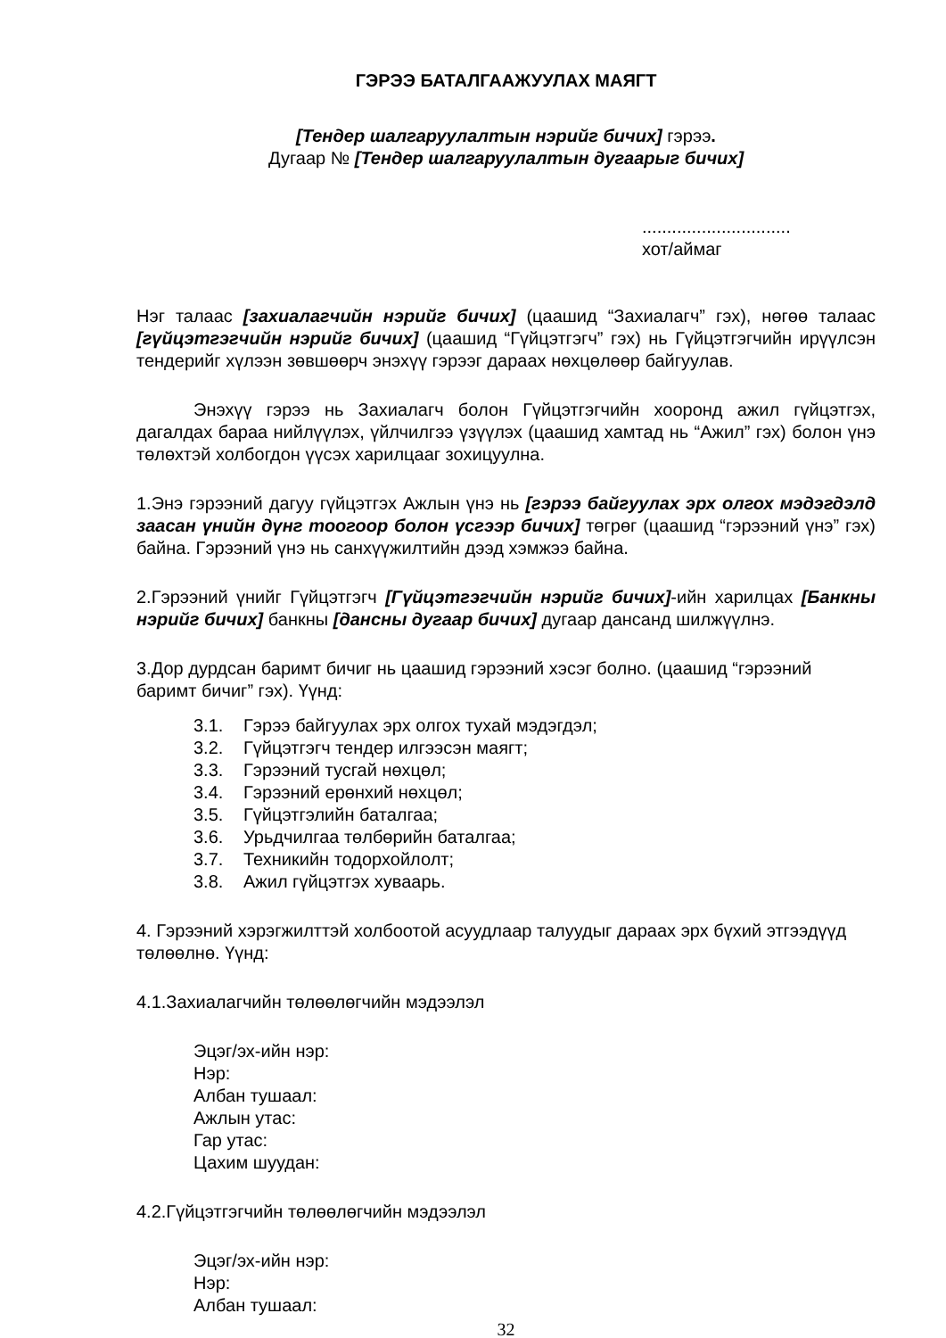ГЭРЭЭ БАТАЛГААЖУУЛАХ МАЯГТ
[Тендер шалгаруулалтын нэрийг бичих] гэрээ.
Дугаар № [Тендер шалгаруулалтын дугаарыг бичих]
..............................
хот/аймаг
Нэг талаас [захиалагчийн нэрийг бичих] (цаашид “Захиалагч” гэх), нөгөө талаас [гүйцэтгэгчийн нэрийг бичих] (цаашид “Гүйцэтгэгч” гэх) нь Гүйцэтгэгчийн ирүүлсэн тендерийг хүлээн зөвшөөрч энэхүү гэрээг дараах нөхцөлөөр байгуулав.
Энэхүү гэрээ нь Захиалагч болон Гүйцэтгэгчийн хооронд ажил гүйцэтгэх, дагалдах бараа нийлүүлэх, үйлчилгээ үзүүлэх (цаашид хамтад нь “Ажил” гэх) болон үнэ төлөхтэй холбогдон үүсэх харилцааг зохицуулна.
1.Энэ гэрээний дагуу гүйцэтгэх Ажлын үнэ нь [гэрээ байгуулах эрх олгох мэдэгдэлд заасан үнийн дүнг тоогоор болон үсгээр бичих] төгрөг (цаашид “гэрээний үнэ” гэх) байна. Гэрээний үнэ нь санхүүжилтийн дээд хэмжээ байна.
2.Гэрээний үнийг Гүйцэтгэгч [Гүйцэтгэгчийн нэрийг бичих]-ийн харилцах [Банкны нэрийг бичих] банкны [дансны дугаар бичих] дугаар дансанд шилжүүлнэ.
3.Дор дурдсан баримт бичиг нь цаашид гэрээний хэсэг болно. (цаашид “гэрээний баримт бичиг” гэх). Үүнд:
3.1. Гэрээ байгуулах эрх олгох тухай мэдэгдэл;
3.2. Гүйцэтгэгч тендер илгээсэн маягт;
3.3. Гэрээний тусгай нөхцөл;
3.4. Гэрээний ерөнхий нөхцөл;
3.5. Гүйцэтгэлийн баталгаа;
3.6. Урьдчилгаа төлбөрийн баталгаа;
3.7. Техникийн тодорхойлолт;
3.8. Ажил гүйцэтгэх хуваарь.
4. Гэрээний хэрэгжилттэй холбоотой асуудлаар талуудыг дараах эрх бүхий этгээдүүд төлөөлнө. Үүнд:
4.1.Захиалагчийн төлөөлөгчийн мэдээлэл
Эцэг/эх-ийн нэр:
Нэр:
Албан тушаал:
Ажлын утас:
Гар утас:
Цахим шуудан:
4.2.Гүйцэтгэгчийн төлөөлөгчийн мэдээлэл
Эцэг/эх-ийн нэр:
Нэр:
Албан тушаал:
32